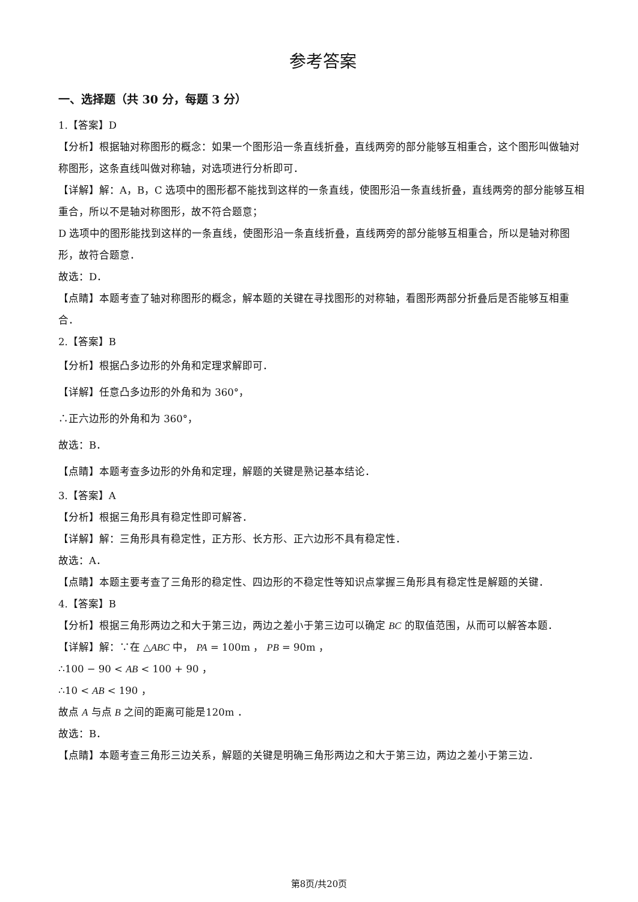参考答案
一、选择题（共 30 分，每题 3 分）
1.【答案】D
【分析】根据轴对称图形的概念：如果一个图形沿一条直线折叠，直线两旁的部分能够互相重合，这个图形叫做轴对称图形，这条直线叫做对称轴，对选项进行分析即可．
【详解】解：A，B，C 选项中的图形都不能找到这样的一条直线，使图形沿一条直线折叠，直线两旁的部分能够互相重合，所以不是轴对称图形，故不符合题意；
D 选项中的图形能找到这样的一条直线，使图形沿一条直线折叠，直线两旁的部分能够互相重合，所以是轴对称图形，故符合题意．
故选：D．
【点睛】本题考查了轴对称图形的概念，解本题的关键在寻找图形的对称轴，看图形两部分折叠后是否能够互相重合．
2.【答案】B
【分析】根据凸多边形的外角和定理求解即可．
【详解】任意凸多边形的外角和为 360°，
∴正六边形的外角和为 360°，
故选：B．
【点睛】本题考查多边形的外角和定理，解题的关键是熟记基本结论．
3.【答案】A
【分析】根据三角形具有稳定性即可解答．
【详解】解：三角形具有稳定性，正方形、长方形、正六边形不具有稳定性．
故选：A．
【点睛】本题主要考查了三角形的稳定性、四边形的不稳定性等知识点掌握三角形具有稳定性是解题的关键．
4.【答案】B
【分析】根据三角形两边之和大于第三边，两边之差小于第三边可以确定 BC 的取值范围，从而可以解答本题．
【详解】解：∵在 △ABC 中， PA = 100m ， PB = 90m ，
∴100 − 90 < AB < 100 + 90 ，
∴10 < AB < 190 ，
故点 A 与点 B 之间的距离可能是120m ．
故选：B．
【点睛】本题考查三角形三边关系，解题的关键是明确三角形两边之和大于第三边，两边之差小于第三边．
第8页/共20页